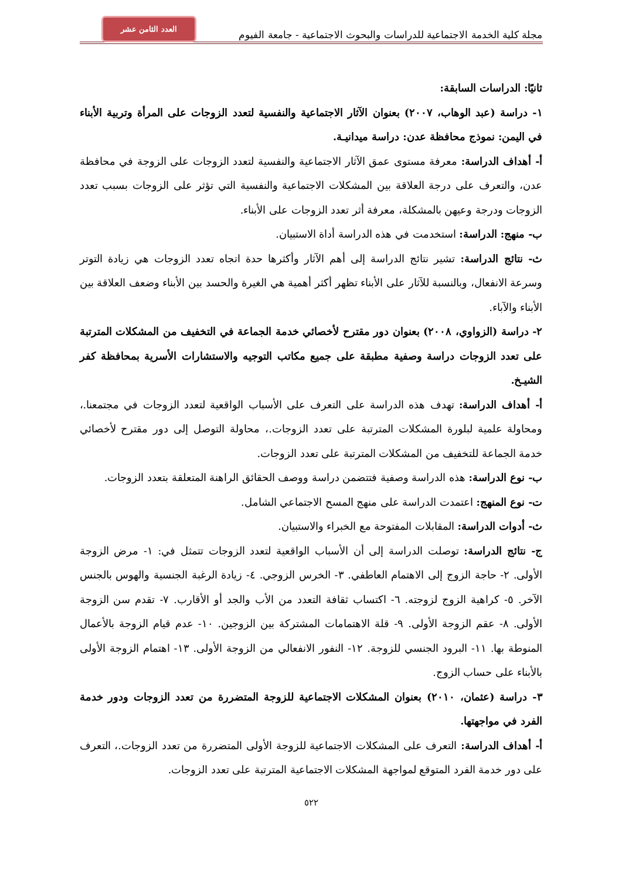مجلة كلية الخدمة الاجتماعية للدراسات والبحوث الاجتماعية - جامعة الفيوم العدد الثامن عشر
ثانيًا: الدراسات السابقة:
١- دراسة (عبد الوهاب، ٢٠٠٧) بعنوان الآثار الاجتماعية والنفسية لتعدد الزوجات على المرأة وتربية الأبناء في اليمن: نموذج محافظة عدن: دراسة ميدانيـة.
أ- أهداف الدراسة: معرفة مستوى عمق الآثار الاجتماعية والنفسية لتعدد الزوجات على الزوجة في محافظة عدن، والتعرف على درجة العلاقة بين المشكلات الاجتماعية والنفسية التي تؤثر على الزوجات بسبب تعدد الزوجات ودرجة وعيهن بالمشكلة، معرفة أثر تعدد الزوجات على الأبناء.
ب- منهج: الدراسة: استخدمت في هذه الدراسة أداة الاستبيان.
ث- نتائج الدراسة: تشير نتائج الدراسة إلى أهم الآثار وأكثرها حدة اتجاه تعدد الزوجات هي زيادة التوتر وسرعة الانفعال، وبالنسبة للآثار على الأبناء تظهر أكثر أهمية هي الغيرة والحسد بين الأبناء وضعف العلاقة بين الأبناء والآباء.
٢- دراسة (الزواوي، ٢٠٠٨) بعنوان دور مقترح لأخصائي خدمة الجماعة في التخفيف من المشكلات المترتبة على تعدد الزوجات دراسة وصفية مطبقة على جميع مكاتب التوجيه والاستشارات الأسرية بمحافظة كفر الشيـخ.
أ- أهداف الدراسة: تهدف هذه الدراسة على التعرف على الأسباب الواقعية لتعدد الزوجات في مجتمعنا.، ومحاولة علمية لبلورة المشكلات المترتبة على تعدد الزوجات.، محاولة التوصل إلى دور مقترح لأخصائي خدمة الجماعة للتخفيف من المشكلات المترتبة على تعدد الزوجات.
ب- نوع الدراسة: هذه الدراسة وصفية فتتضمن دراسة ووصف الحقائق الراهنة المتعلقة بتعدد الزوجات.
ت- نوع المنهج: اعتمدت الدراسة على منهج المسح الاجتماعي الشامل.
ث- أدوات الدراسة: المقابلات المفتوحة مع الخبراء والاستبيان.
ج- نتائج الدراسة: توصلت الدراسة إلى أن الأسباب الواقعية لتعدد الزوجات تتمثل في: ١- مرض الزوجة الأولى. ٢- حاجة الزوج إلى الاهتمام العاطفي. ٣- الخرس الزوجي. ٤- زيادة الرغبة الجنسية والهوس بالجنس الآخر. ٥- كراهية الزوج لزوجته. ٦- اكتساب ثقافة التعدد من الأب والجد أو الأقارب. ٧- تقدم سن الزوجة الأولى. ٨- عقم الزوجة الأولى. ٩- قلة الاهتمامات المشتركة بين الزوجين. ١٠- عدم قيام الزوجة بالأعمال المنوطة بها. ١١- البرود الجنسي للزوجة. ١٢- النفور الانفعالي من الزوجة الأولى. ١٣- اهتمام الزوجة الأولى بالأبناء على حساب الزوج.
٣- دراسة (عثمان، ٢٠١٠) بعنوان المشكلات الاجتماعية للزوجة المتضررة من تعدد الزوجات ودور خدمة الفرد في مواجهتها.
أ- أهداف الدراسة: التعرف على المشكلات الاجتماعية للزوجة الأولى المتضررة من تعدد الزوجات.، التعرف على دور خدمة الفرد المتوقع لمواجهة المشكلات الاجتماعية المترتبة على تعدد الزوجات.
٥٢٢